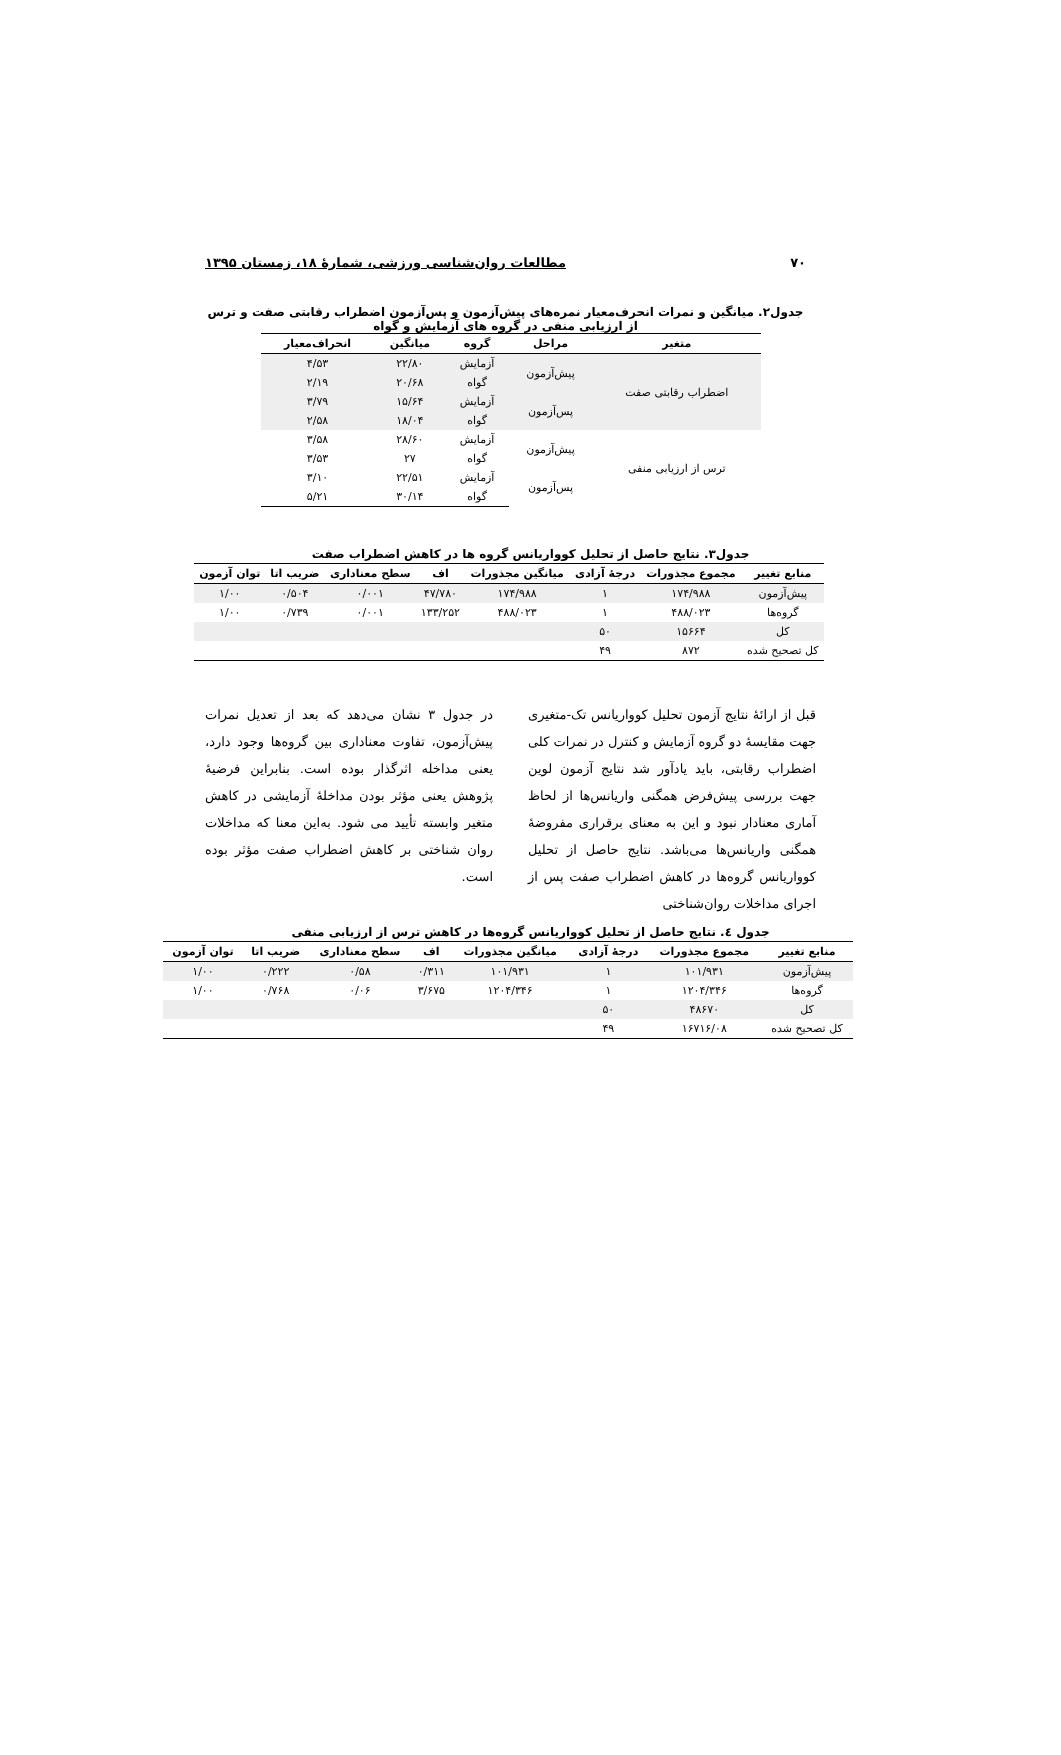۷۰ مطالعات روان‌شناسی ورزشی، شمارهٔ ۱۸، زمستان ۱۳۹۵
جدول۲. میانگین و نمرات انحرف‌معیار نمره‌های پیش‌آزمون و پس‌آزمون اضطراب رقابتی صفت و ترس از ارزیابی منفی در گروه های آزمایش و گواه
| متغیر | مراحل | گروه | میانگین | انحراف‌معیار |
| --- | --- | --- | --- | --- |
| اضطراب رقابتی صفت | پیش‌آزمون | آزمایش | ۲۲/۸۰ | ۴/۵۳ |
| | | گواه | ۲۰/۶۸ | ۲/۱۹ |
| | پس‌آزمون | آزمایش | ۱۵/۶۴ | ۳/۷۹ |
| | | گواه | ۱۸/۰۴ | ۲/۵۸ |
| ترس از ارزیابی منفی | پیش‌آزمون | آزمایش | ۲۸/۶۰ | ۳/۵۸ |
| | | گواه | ۲۷ | ۳/۵۳ |
| | پس‌آزمون | آزمایش | ۲۲/۵۱ | ۳/۱۰ |
| | | گواه | ۳۰/۱۴ | ۵/۲۱ |
جدول۳. نتایج حاصل از تحلیل کوواریانس گروه ها در کاهش اضطراب صفت
| منابع تغییر | مجموع مجذورات | درجهٔ آزادی | میانگین مجذورات | اف | سطح معناداری | ضریب اتا | توان آزمون |
| --- | --- | --- | --- | --- | --- | --- | --- |
| پیش‌آزمون | ۱۷۴/۹۸۸ | ۱ | ۱۷۴/۹۸۸ | ۴۷/۷۸۰ | ۰/۰۰۱ | ۰/۵۰۴ | ۱/۰۰ |
| گروه‌ها | ۴۸۸/۰۲۳ | ۱ | ۴۸۸/۰۲۳ | ۱۳۳/۲۵۲ | ۰/۰۰۱ | ۰/۷۳۹ | ۱/۰۰ |
| کل | ۱۵۶۶۴ | ۵۰ | | | | | |
| کل تصحیح شده | ۸۷۲ | ۴۹ | | | | | |
قبل از ارائهٔ نتایج آزمون تحلیل کوواریانس تک-متغیری جهت مقایسهٔ دو گروه آزمایش و کنترل در نمرات کلی اضطراب رقابتی، باید یادآور شد نتایج آزمون لوین جهت بررسی پیش‌فرض همگنی واریانس‌ها از لحاظ آماری معنادار نبود و این به معنای برقراری مفروضهٔ همگنی واریانس‌ها می‌باشد. نتایج حاصل از تحلیل کوواریانس گروه‌ها در کاهش اضطراب صفت پس از اجرای مداخلات روان‌شناختی
در جدول ۳ نشان می‌دهد که بعد از تعدیل نمرات پیش‌آزمون، تفاوت معناداری بین گروه‌ها وجود دارد، یعنی مداخله اثرگذار بوده است. بنابراین فرضیهٔ پژوهش یعنی مؤثر بودن مداخلهٔ آزمایشی در کاهش متغیر وابسته تأیید می شود. به‌این معنا که مداخلات روان شناختی بر کاهش اضطراب صفت مؤثر بوده است.
جدول ٤. نتایج حاصل از تحلیل کوواریانس گروه‌ها در کاهش ترس از ارزیابی منفی
| منابع تغییر | مجموع مجذورات | درجهٔ آزادی | میانگین مجذورات | اف | سطح معناداری | ضریب اتا | توان آزمون |
| --- | --- | --- | --- | --- | --- | --- | --- |
| پیش‌آزمون | ۱۰۱/۹۳۱ | ۱ | ۱۰۱/۹۳۱ | ۰/۳۱۱ | ۰/۵۸ | ۰/۲۲۲ | ۱/۰۰ |
| گروه‌ها | ۱۲۰۴/۳۴۶ | ۱ | ۱۲۰۴/۳۴۶ | ۳/۶۷۵ | ۰/۰۶ | ۰/۷۶۸ | ۱/۰۰ |
| کل | ۴۸۶۷۰ | ۵۰ | | | | | |
| کل تصحیح شده | ۱۶۷۱۶/۰۸ | ۴۹ | | | | | |